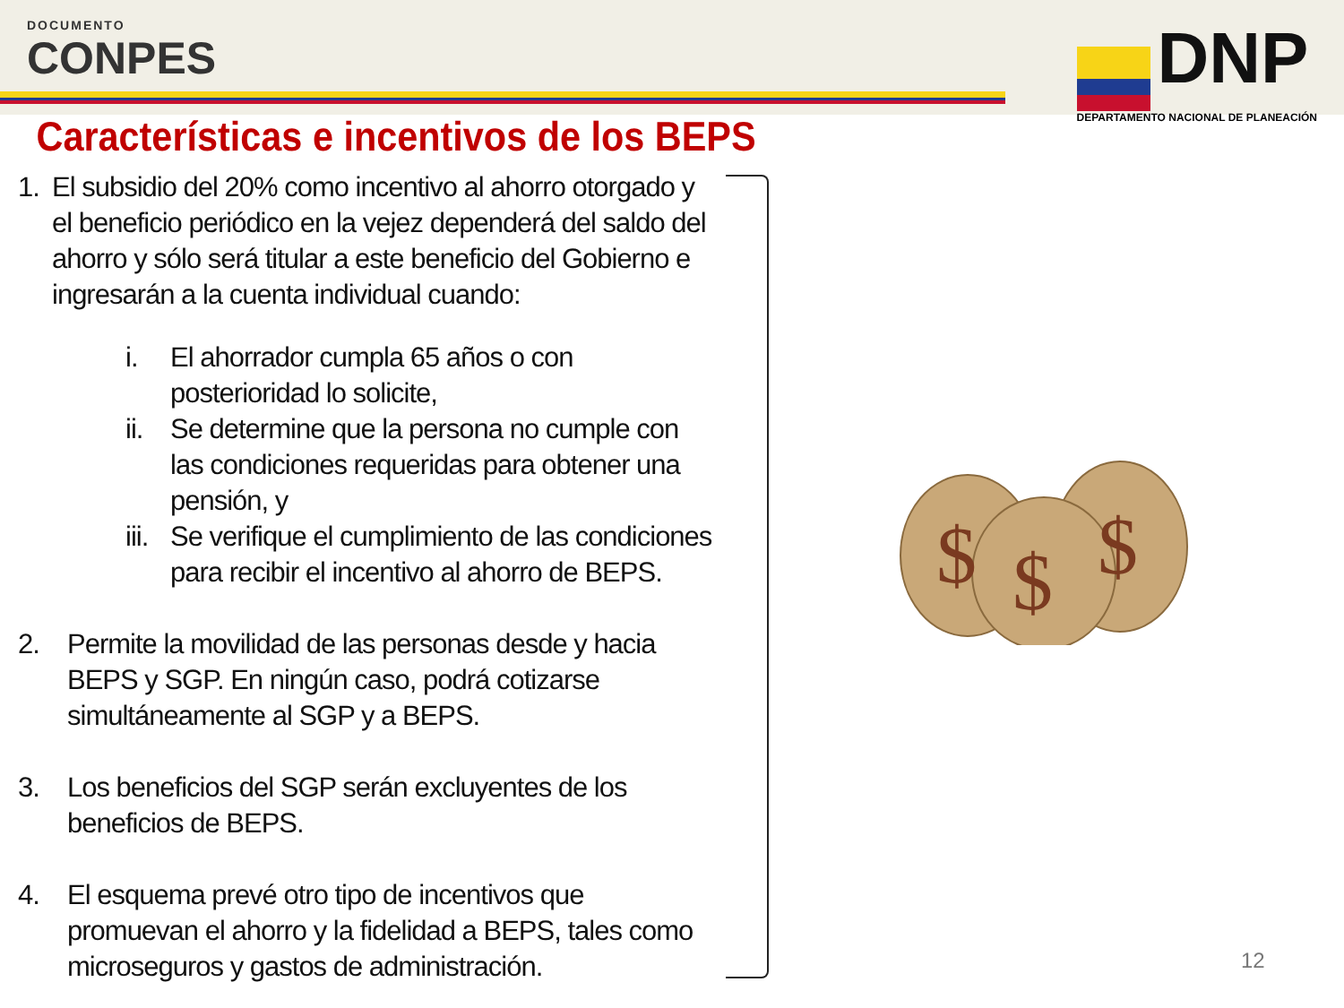DOCUMENTO
CONPES
DNP
DEPARTAMENTO NACIONAL DE PLANEACIÓN
Características e incentivos de los BEPS
1. El subsidio del 20% como incentivo al ahorro otorgado y el beneficio periódico en la vejez dependerá del saldo del ahorro y sólo será titular a este beneficio del Gobierno e ingresarán a la cuenta individual cuando:
i. El ahorrador cumpla 65 años o con posterioridad lo solicite,
ii. Se determine que la persona no cumple con las condiciones requeridas para obtener una pensión, y
iii. Se verifique el cumplimiento de las condiciones para recibir el incentivo al ahorro de BEPS.
2. Permite la movilidad de las personas desde y hacia BEPS y SGP. En ningún caso, podrá cotizarse simultáneamente al SGP y a BEPS.
3. Los beneficios del SGP serán excluyentes de los beneficios de BEPS.
4. El esquema prevé otro tipo de incentivos que promuevan el ahorro y la fidelidad a BEPS, tales como microseguros y gastos de administración.
$
$
$
12